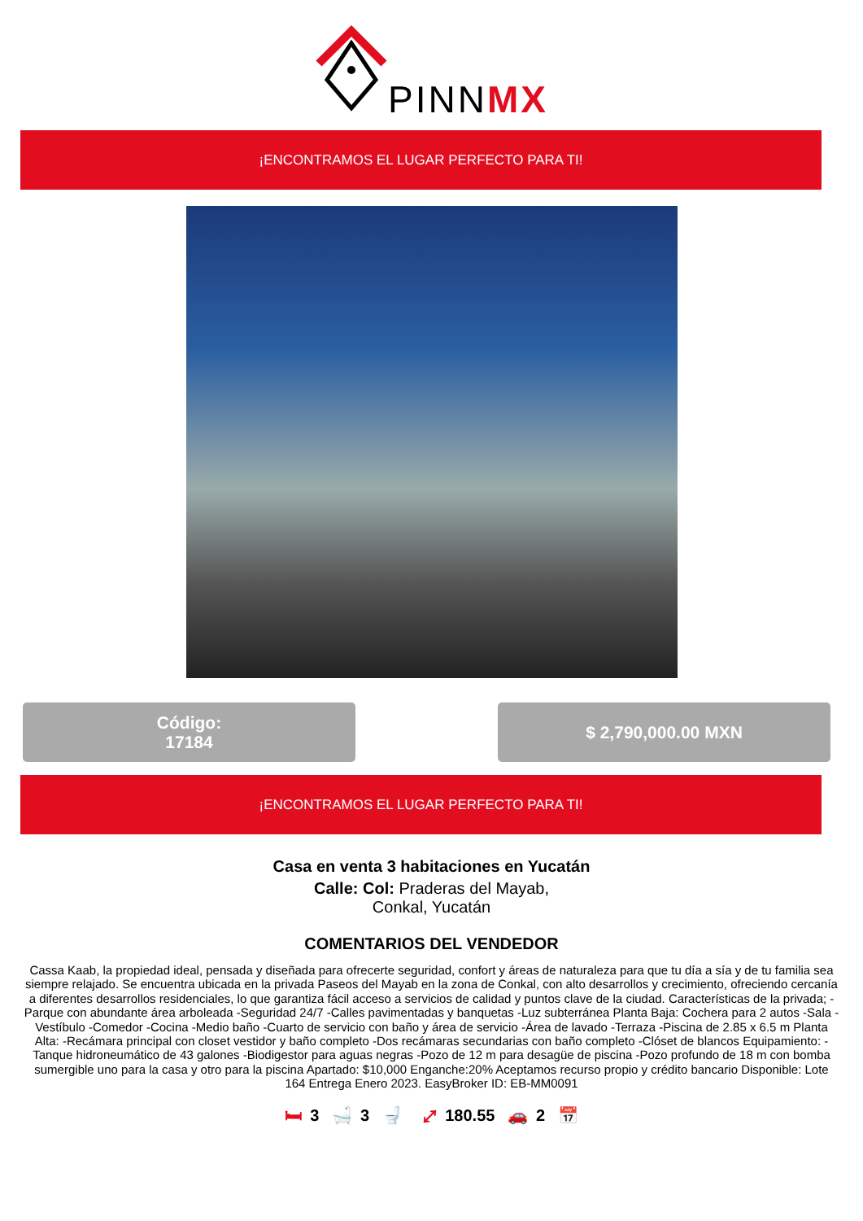PINNMX
¡ENCONTRAMOS EL LUGAR PERFECTO PARA TI!
Código:
17184
$ 2,790,000.00 MXN
¡ENCONTRAMOS EL LUGAR PERFECTO PARA TI!
Casa en venta 3 habitaciones en Yucatán
Calle: Col: Praderas del Mayab,
Conkal, Yucatán
COMENTARIOS DEL VENDEDOR
Cassa Kaab, la propiedad ideal, pensada y diseñada para ofrecerte seguridad, confort y áreas de naturaleza para que tu día a sía y de tu familia sea siempre relajado. Se encuentra ubicada en la privada Paseos del Mayab en la zona de Conkal, con alto desarrollos y crecimiento, ofreciendo cercanía a diferentes desarrollos residenciales, lo que garantiza fácil acceso a servicios de calidad y puntos clave de la ciudad. Características de la privada; -Parque con abundante área arboleada -Seguridad 24/7 -Calles pavimentadas y banquetas -Luz subterránea Planta Baja: Cochera para 2 autos -Sala -Vestíbulo -Comedor -Cocina -Medio baño -Cuarto de servicio con baño y área de servicio -Área de lavado -Terraza -Piscina de 2.85 x 6.5 m Planta Alta: -Recámara principal con closet vestidor y baño completo -Dos recámaras secundarias con baño completo -Clóset de blancos Equipamiento: -Tanque hidroneumático de 43 galones -Biodigestor para aguas negras -Pozo de 12 m para desagüe de piscina -Pozo profundo de 18 m con bomba sumergible uno para la casa y otro para la piscina Apartado: $10,000 Enganche:20% Aceptamos recurso propio y crédito bancario Disponible: Lote 164 Entrega Enero 2023. EasyBroker ID: EB-MM0091
🛏 3 🛁 3 🚽 ⤢ 180.55 🚗 2 📅